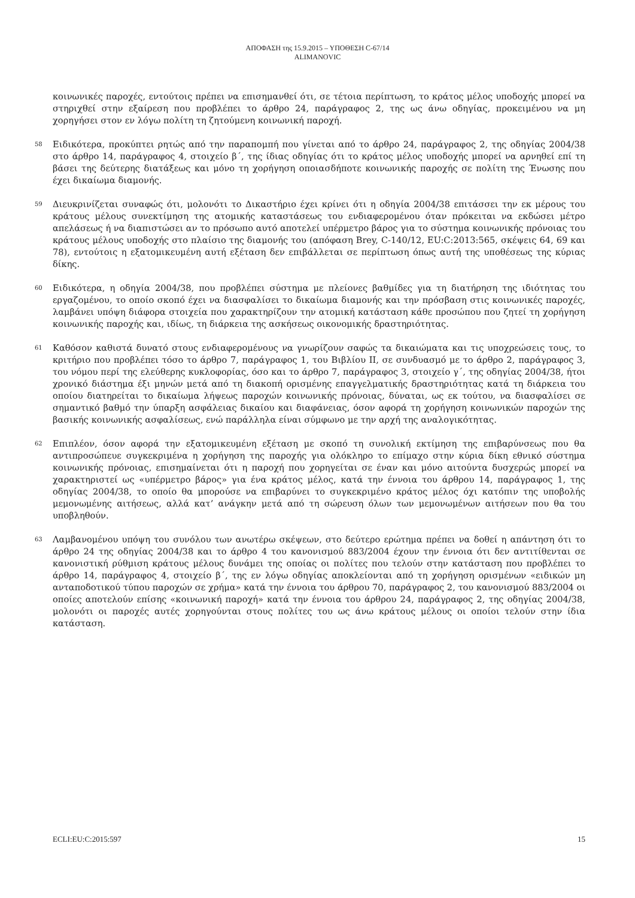ΑΠΟΦΑΣΗ της 15.9.2015 – ΥΠΟΘΕΣΗ C-67/14
ALIMANOVIC
κοινωνικές παροχές, εντούτοις πρέπει να επισημανθεί ότι, σε τέτοια περίπτωση, το κράτος μέλος υποδοχής μπορεί να στηριχθεί στην εξαίρεση που προβλέπει το άρθρο 24, παράγραφος 2, της ως άνω οδηγίας, προκειμένου να μη χορηγήσει στον εν λόγω πολίτη τη ζητούμενη κοινωνική παροχή.
58
Ειδικότερα, προκύπτει ρητώς από την παραπομπή που γίνεται από το άρθρο 24, παράγραφος 2, της οδηγίας 2004/38 στο άρθρο 14, παράγραφος 4, στοιχείο β΄, της ίδιας οδηγίας ότι το κράτος μέλος υποδοχής μπορεί να αρνηθεί επί τη βάσει της δεύτερης διατάξεως και μόνο τη χορήγηση οποιασδήποτε κοινωνικής παροχής σε πολίτη της Ένωσης που έχει δικαίωμα διαμονής.
59
Διευκρινίζεται συναφώς ότι, μολονότι το Δικαστήριο έχει κρίνει ότι η οδηγία 2004/38 επιτάσσει την εκ μέρους του κράτους μέλους συνεκτίμηση της ατομικής καταστάσεως του ενδιαφερομένου όταν πρόκειται να εκδώσει μέτρο απελάσεως ή να διαπιστώσει αν το πρόσωπο αυτό αποτελεί υπέρμετρο βάρος για το σύστημα κοινωνικής πρόνοιας του κράτους μέλους υποδοχής στο πλαίσιο της διαμονής του (απόφαση Brey, C-140/12, EU:C:2013:565, σκέψεις 64, 69 και 78), εντούτοις η εξατομικευμένη αυτή εξέταση δεν επιβάλλεται σε περίπτωση όπως αυτή της υποθέσεως της κύριας δίκης.
60
Ειδικότερα, η οδηγία 2004/38, που προβλέπει σύστημα με πλείονες βαθμίδες για τη διατήρηση της ιδιότητας του εργαζομένου, το οποίο σκοπό έχει να διασφαλίσει το δικαίωμα διαμονής και την πρόσβαση στις κοινωνικές παροχές, λαμβάνει υπόψη διάφορα στοιχεία που χαρακτηρίζουν την ατομική κατάσταση κάθε προσώπου που ζητεί τη χορήγηση κοινωνικής παροχής και, ιδίως, τη διάρκεια της ασκήσεως οικονομικής δραστηριότητας.
61
Καθόσον καθιστά δυνατό στους ενδιαφερομένους να γνωρίζουν σαφώς τα δικαιώματα και τις υποχρεώσεις τους, το κριτήριο που προβλέπει τόσο το άρθρο 7, παράγραφος 1, του Βιβλίου II, σε συνδυασμό με το άρθρο 2, παράγραφος 3, του νόμου περί της ελεύθερης κυκλοφορίας, όσο και το άρθρο 7, παράγραφος 3, στοιχείο γ΄, της οδηγίας 2004/38, ήτοι χρονικό διάστημα έξι μηνών μετά από τη διακοπή ορισμένης επαγγελματικής δραστηριότητας κατά τη διάρκεια του οποίου διατηρείται το δικαίωμα λήψεως παροχών κοινωνικής πρόνοιας, δύναται, ως εκ τούτου, να διασφαλίσει σε σημαντικό βαθμό την ύπαρξη ασφάλειας δικαίου και διαφάνειας, όσον αφορά τη χορήγηση κοινωνικών παροχών της βασικής κοινωνικής ασφαλίσεως, ενώ παράλληλα είναι σύμφωνο με την αρχή της αναλογικότητας.
62
Επιπλέον, όσον αφορά την εξατομικευμένη εξέταση με σκοπό τη συνολική εκτίμηση της επιβαρύνσεως που θα αντιπροσώπευε συγκεκριμένα η χορήγηση της παροχής για ολόκληρο το επίμαχο στην κύρια δίκη εθνικό σύστημα κοινωνικής πρόνοιας, επισημαίνεται ότι η παροχή που χορηγείται σε έναν και μόνο αιτούντα δυσχερώς μπορεί να χαρακτηριστεί ως «υπέρμετρο βάρος» για ένα κράτος μέλος, κατά την έννοια του άρθρου 14, παράγραφος 1, της οδηγίας 2004/38, το οποίο θα μπορούσε να επιβαρύνει το συγκεκριμένο κράτος μέλος όχι κατόπιν της υποβολής μεμονωμένης αιτήσεως, αλλά κατ’ ανάγκην μετά από τη σώρευση όλων των μεμονωμένων αιτήσεων που θα του υποβληθούν.
63
Λαμβανομένου υπόψη του συνόλου των ανωτέρω σκέψεων, στο δεύτερο ερώτημα πρέπει να δοθεί η απάντηση ότι το άρθρο 24 της οδηγίας 2004/38 και το άρθρο 4 του κανονισμού 883/2004 έχουν την έννοια ότι δεν αντιτίθενται σε κανονιστική ρύθμιση κράτους μέλους δυνάμει της οποίας οι πολίτες που τελούν στην κατάσταση που προβλέπει το άρθρο 14, παράγραφος 4, στοιχείο β΄, της εν λόγω οδηγίας αποκλείονται από τη χορήγηση ορισμένων «ειδικών μη ανταποδοτικού τύπου παροχών σε χρήμα» κατά την έννοια του άρθρου 70, παράγραφος 2, του κανονισμού 883/2004 οι οποίες αποτελούν επίσης «κοινωνική παροχή» κατά την έννοια του άρθρου 24, παράγραφος 2, της οδηγίας 2004/38, μολονότι οι παροχές αυτές χορηγούνται στους πολίτες του ως άνω κράτους μέλους οι οποίοι τελούν στην ίδια κατάσταση.
ECLI:EU:C:2015:597 15